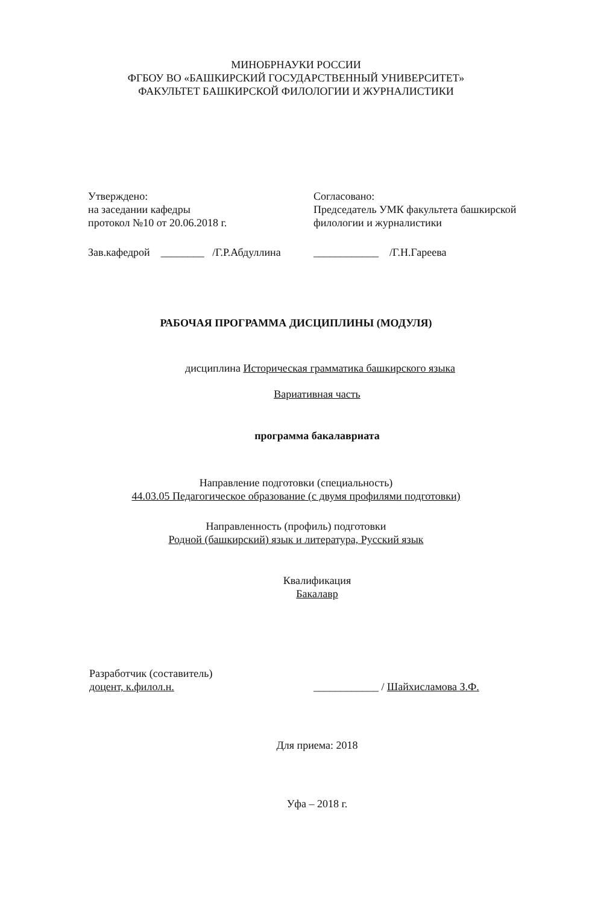МИНОБРНАУКИ РОССИИ
ФГБОУ ВО «БАШКИРСКИЙ ГОСУДАРСТВЕННЫЙ УНИВЕРСИТЕТ»
ФАКУЛЬТЕТ БАШКИРСКОЙ ФИЛОЛОГИИ И ЖУРНАЛИСТИКИ
Утверждено:
на заседании кафедры
протокол №10 от 20.06.2018 г.
Согласовано:
Председатель УМК факультета башкирской филологии и журналистики
Зав.кафедрой ________ /Г.Р.Абдуллина
____________ /Г.Н.Гареева
РАБОЧАЯ ПРОГРАММА ДИСЦИПЛИНЫ (МОДУЛЯ)
дисциплина Историческая грамматика башкирского языка
Вариативная часть
программа бакалавриата
Направление подготовки (специальность)
44.03.05 Педагогическое образование (с двумя профилями подготовки)
Направленность (профиль) подготовки
Родной (башкирский) язык и литература, Русский язык
Квалификация
Бакалавр
Разработчик (составитель)
доцент, к.филол.н.
____________ / Шайхисламова З.Ф.
Для приема: 2018
Уфа – 2018 г.